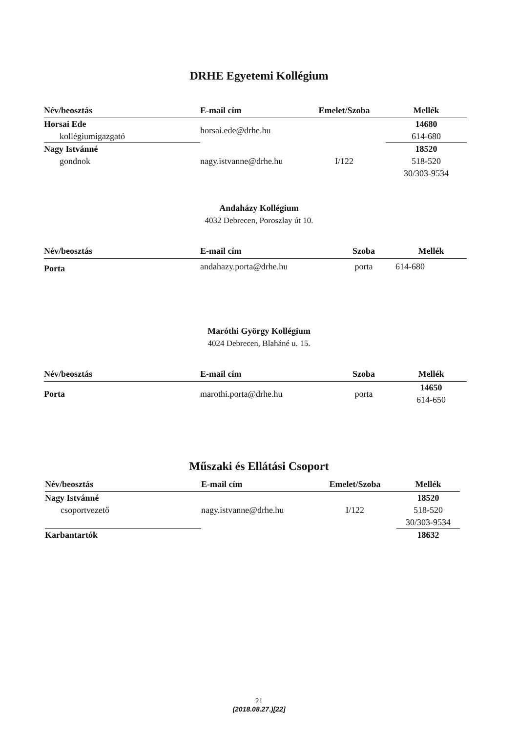DRHE Egyetemi Kollégium
| Név/beosztás | E-mail cím | Emelet/Szoba | Mellék |
| --- | --- | --- | --- |
| Horsai Ede | horsai.ede@drhe.hu | | 14680 |
| kollégiumigazgató | | | 614-680 |
| Nagy Istvánné | nagy.istvanne@drhe.hu | I/122 | 18520 |
| gondnok | | | 518-520 |
| | | | 30/303-9534 |
Andaházy Kollégium
4032 Debrecen, Poroszlay út 10.
| Név/beosztás | E-mail cím | Szoba | Mellék |
| --- | --- | --- | --- |
| Porta | andahazy.porta@drhe.hu | porta | 614-680 |
Maróthi György Kollégium
4024 Debrecen, Blaháné u. 15.
| Név/beosztás | E-mail cím | Szoba | Mellék |
| --- | --- | --- | --- |
| Porta | marothi.porta@drhe.hu | porta | 14650 |
| | | | 614-650 |
Műszaki és Ellátási Csoport
| Név/beosztás | E-mail cím | Emelet/Szoba | Mellék |
| --- | --- | --- | --- |
| Nagy Istvánné | nagy.istvanne@drhe.hu | I/122 | 18520 |
| csoportvezető | | | 518-520 |
| | | | 30/303-9534 |
| Karbantartók | | | 18632 |
21
(2018.08.27.)[22]